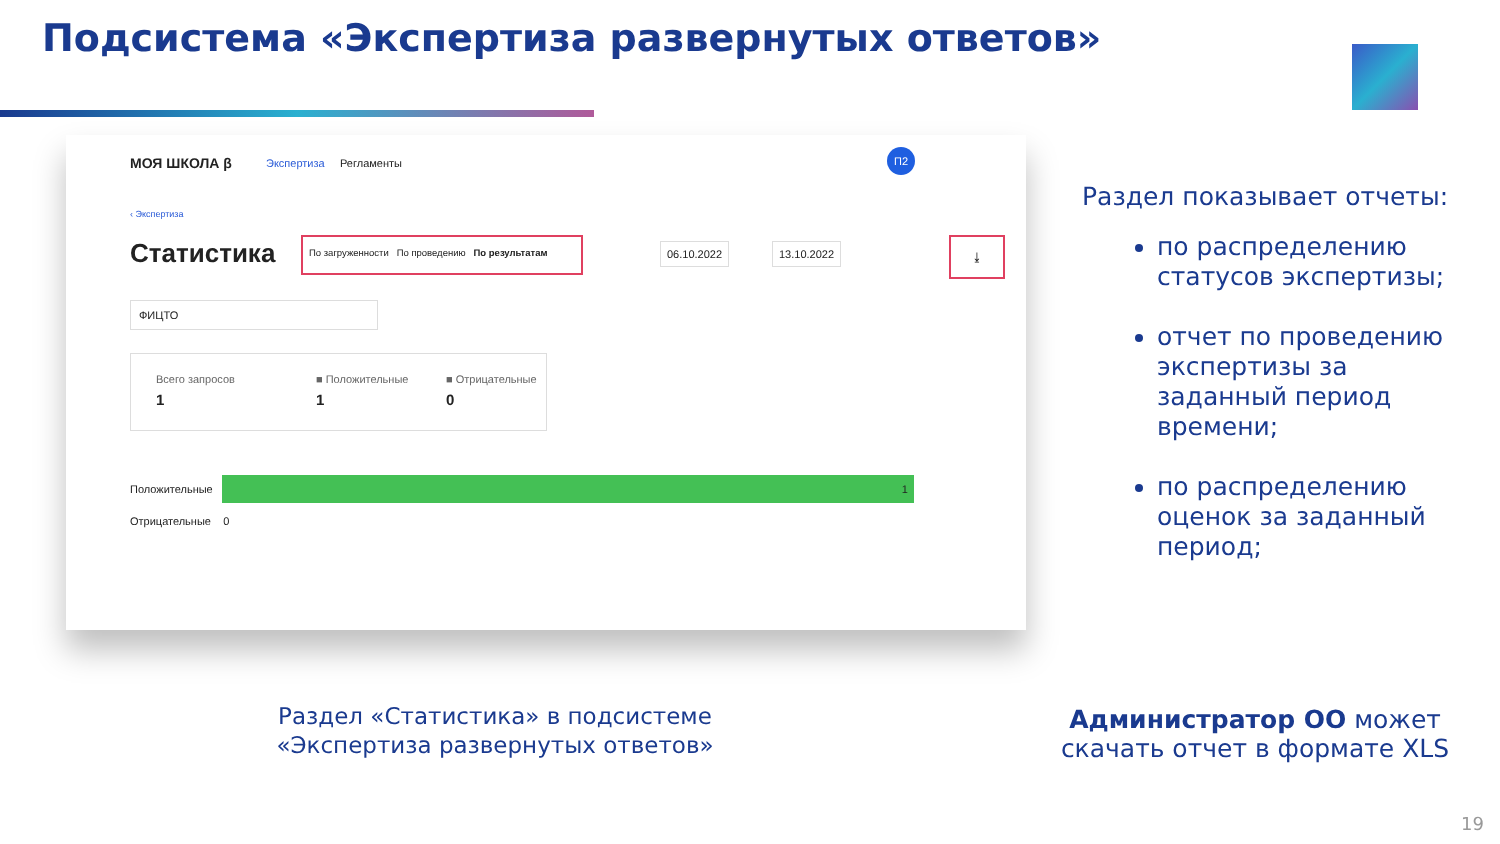Подсистема «Экспертиза развернутых ответов»
МОЯ ШКОЛА β Экспертиза Регламенты
П2
‹ Экспертиза
Статистика По загруженности По проведению По результатам
06.10.2022 13.10.2022 ⤓
ФИЦТО
Всего запросов
1
■ Положительные
1
■ Отрицательные
0
Положительные
1
Отрицательные 0
Раздел показывает отчеты:
по распределению статусов экспертизы;
отчет по проведению экспертизы за заданный период времени;
по распределению оценок за заданный период;
Раздел «Статистика» в подсистеме «Экспертиза развернутых ответов»
Администратор ОО может скачать отчет в формате XLS
19